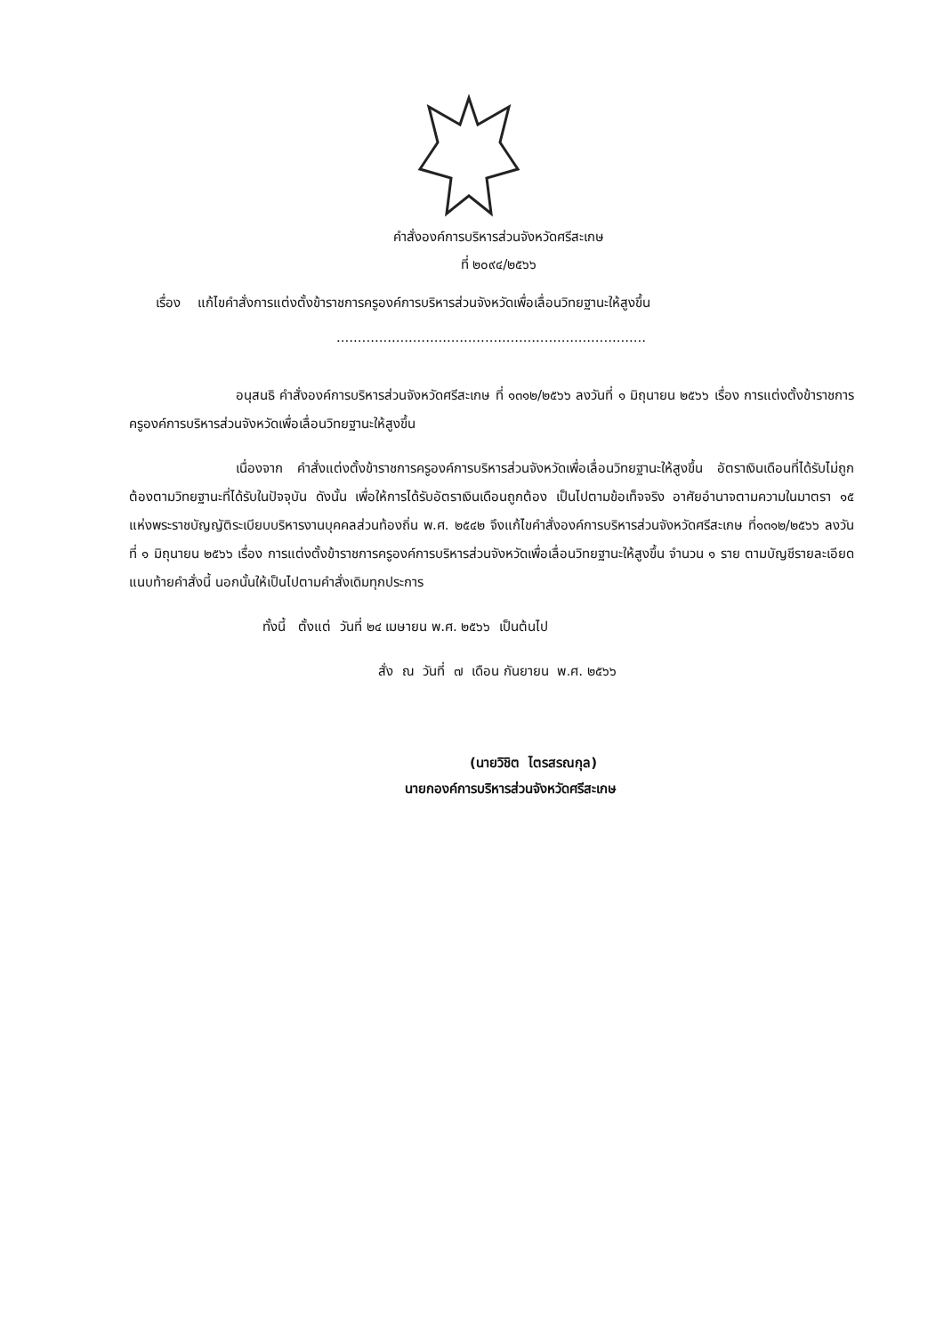คำสั่งองค์การบริหารส่วนจังหวัดศรีสะเกษ
ที่ ๒๐๙๔/๒๕๖๖
เรื่อง แก้ไขคำสั่งการแต่งตั้งข้าราชการครูองค์การบริหารส่วนจังหวัดเพื่อเลื่อนวิทยฐานะให้สูงขึ้น
.........................................................................
อนุสนธิ คำสั่งองค์การบริหารส่วนจังหวัดศรีสะเกษ ที่ ๑๓๑๒/๒๕๖๖ ลงวันที่ ๑ มิถุนายน ๒๕๖๖ เรื่อง การแต่งตั้งข้าราชการครูองค์การบริหารส่วนจังหวัดเพื่อเลื่อนวิทยฐานะให้สูงขึ้น
เนื่องจาก คำสั่งแต่งตั้งข้าราชการครูองค์การบริหารส่วนจังหวัดเพื่อเลื่อนวิทยฐานะให้สูงขึ้น อัตราเงินเดือนที่ได้รับไม่ถูกต้องตามวิทยฐานะที่ได้รับในปัจจุบัน ดังนั้น เพื่อให้การได้รับอัตราเงินเดือนถูกต้อง เป็นไปตามข้อเท็จจริง อาศัยอำนาจตามความในมาตรา ๑๕ แห่งพระราชบัญญัติระเบียบบริหารงานบุคคลส่วนท้องถิ่น พ.ศ. ๒๕๔๒ จึงแก้ไขคำสั่งองค์การบริหารส่วนจังหวัดศรีสะเกษ ที่๑๓๑๒/๒๕๖๖ ลงวันที่ ๑ มิถุนายน ๒๕๖๖ เรื่อง การแต่งตั้งข้าราชการครูองค์การบริหารส่วนจังหวัดเพื่อเลื่อนวิทยฐานะให้สูงขึ้น จำนวน ๑ ราย ตามบัญชีรายละเอียดแนบท้ายคำสั่งนี้ นอกนั้นให้เป็นไปตามคำสั่งเดิมทุกประการ
ทั้งนี้ ตั้งแต่ วันที่ ๒๔ เมษายน พ.ศ. ๒๕๖๖ เป็นต้นไป
สั่ง ณ วันที่ ๗ เดือน กันยายน พ.ศ. ๒๕๖๖
​
(นายวิชิต ไตรสรณกุล)
นายกองค์การบริหารส่วนจังหวัดศรีสะเกษ